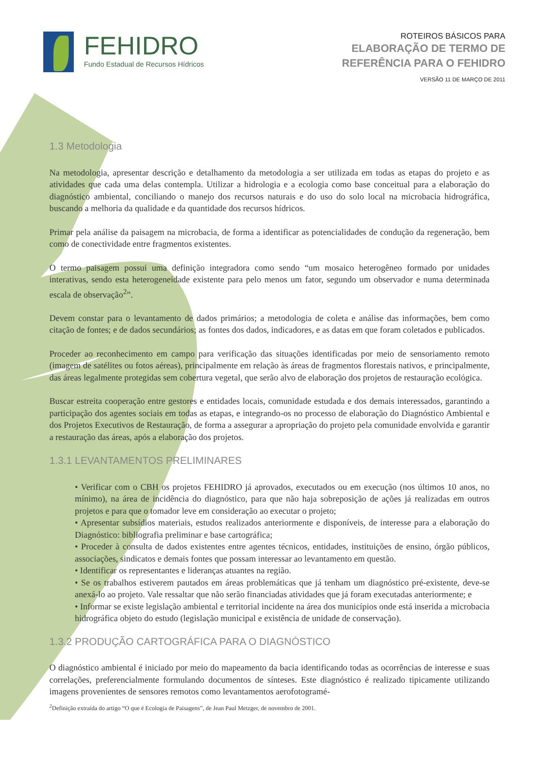FEHIDRO
Fundo Estadual de Recursos Hídricos
ROTEIROS BÁSICOS PARA
ELABORAÇÃO DE TERMO DE
REFERÊNCIA PARA O FEHIDRO
VERSÃO 11 DE MARÇO DE 2011
1.3 Metodologia
Na metodologia, apresentar descrição e detalhamento da metodologia a ser utilizada em todas as etapas do projeto e as atividades que cada uma delas contempla. Utilizar a hidrologia e a ecologia como base conceitual para a elaboração do diagnóstico ambiental, conciliando o manejo dos recursos naturais e do uso do solo local na microbacia hidrográfica, buscando a melhoria da qualidade e da quantidade dos recursos hídricos.
Primar pela análise da paisagem na microbacia, de forma a identificar as potencialidades de condução da regeneração, bem como de conectividade entre fragmentos existentes.
O termo paisagem possui uma definição integradora como sendo “um mosaico heterogêneo formado por unidades interativas, sendo esta heterogeneidade existente para pelo menos um fator, segundo um observador e numa determinada escala de observação<sup>2</sup>”.
Devem constar para o levantamento de dados primários; a metodologia de coleta e análise das informações, bem como citação de fontes; e de dados secundários; as fontes dos dados, indicadores, e as datas em que foram coletados e publicados.
Proceder ao reconhecimento em campo para verificação das situações identificadas por meio de sensoriamento remoto (imagem de satélites ou fotos aéreas), principalmente em relação às áreas de fragmentos florestais nativos, e principalmente, das áreas legalmente protegidas sem cobertura vegetal, que serão alvo de elaboração dos projetos de restauração ecológica.
Buscar estreita cooperação entre gestores e entidades locais, comunidade estudada e dos demais interessados, garantindo a participação dos agentes sociais em todas as etapas, e integrando-os no processo de elaboração do Diagnóstico Ambiental e dos Projetos Executivos de Restauração, de forma a assegurar a apropriação do projeto pela comunidade envolvida e garantir a restauração das áreas, após a elaboração dos projetos.
1.3.1 LEVANTAMENTOS PRELIMINARES
• Verificar com o CBH os projetos FEHIDRO já aprovados, executados ou em execução (nos últimos 10 anos, no mínimo), na área de incidência do diagnóstico, para que não haja sobreposição de ações já realizadas em outros projetos e para que o tomador leve em consideração ao executar o projeto;
• Apresentar subsídios materiais, estudos realizados anteriormente e disponíveis, de interesse para a elaboração do Diagnóstico: bibliografia preliminar e base cartográfica;
• Proceder à consulta de dados existentes entre agentes técnicos, entidades, instituições de ensino, órgão públicos, associações, sindicatos e demais fontes que possam interessar ao levantamento em questão.
• Identificar os representantes e lideranças atuantes na região.
• Se os trabalhos estiverem pautados em áreas problemáticas que já tenham um diagnóstico pré-existente, deve-se anexá-lo ao projeto. Vale ressaltar que não serão financiadas atividades que já foram executadas anteriormente; e
• Informar se existe legislação ambiental e territorial incidente na área dos municípios onde está inserida a microbacia hidrográfica objeto do estudo (legislação municipal e existência de unidade de conservação).
1.3.2 PRODUÇÃO CARTOGRÁFICA PARA O DIAGNÓSTICO
O diagnóstico ambiental é iniciado por meio do mapeamento da bacia identificando todas as ocorrências de interesse e suas correlações, preferencialmente formulando documentos de sínteses. Este diagnóstico é realizado tipicamente utilizando imagens provenientes de sensores remotos como levantamentos aerofotogramé-
<sup>2</sup> Definição extraída do artigo “O que é Ecologia de Paisagens”, de Jean Paul Metzger, de novembro de 2001.